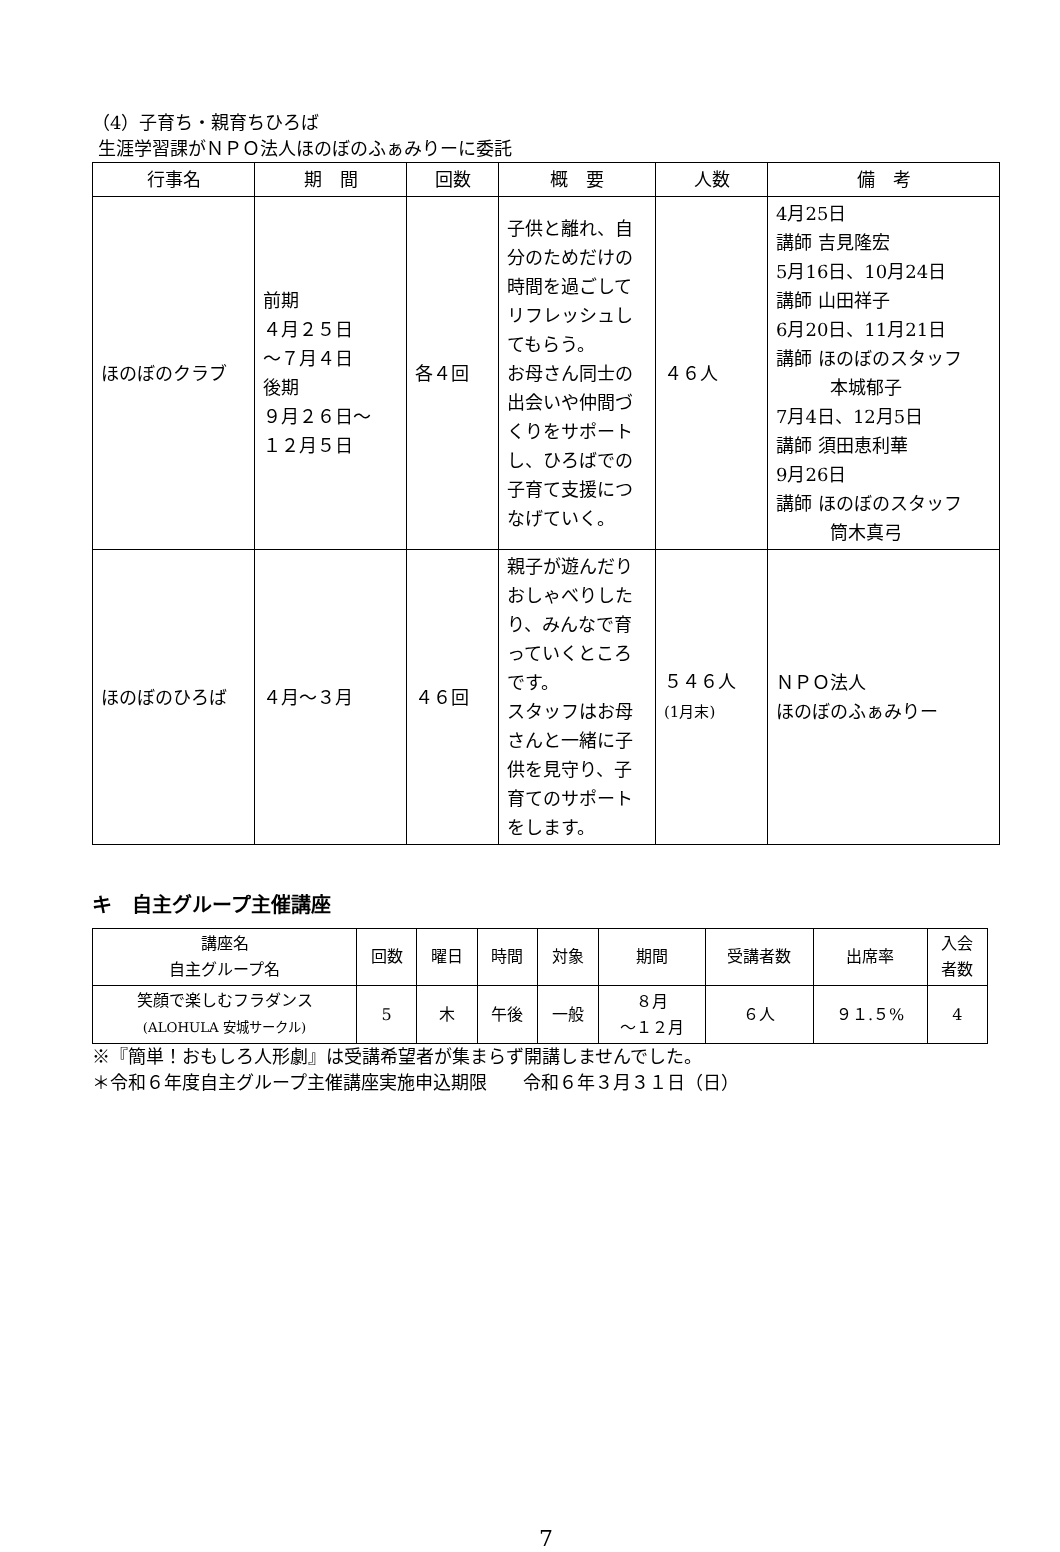（4）子育ち・親育ちひろば
生涯学習課がＮＰＯ法人ほのぼのふぁみりーに委託
| 行事名 | 期 間 | 回数 | 概 要 | 人数 | 備 考 |
| --- | --- | --- | --- | --- | --- |
| ほのぼのクラブ | 前期 ４月２５日 ～７月４日 後期 ９月２６日～ １２月５日 | 各４回 | 子供と離れ、自分のためだけの時間を過ごしてリフレッシュしてもらう。 お母さん同士の出会いや仲間づくりをサポートし、ひろばでの子育て支援につなげていく。 | ４６人 | 4月25日 講師 吉見隆宏 5月16日、10月24日 講師 山田祥子 6月20日、11月21日 講師 ほのぼのスタッフ 本城郁子 7月4日、12月5日 講師 須田恵利華 9月26日 講師 ほのぼのスタッフ 筒木真弓 |
| ほのぼのひろば | ４月～３月 | ４６回 | 親子が遊んだりおしゃべりしたり、みんなで育っていくところです。 スタッフはお母さんと一緒に子供を見守り、子育てのサポートをします。 | ５４６人 (1月末) | ＮＰＯ法人 ほのぼのふぁみりー |
キ　自主グループ主催講座
| 講座名 自主グループ名 | 回数 | 曜日 | 時間 | 対象 | 期間 | 受講者数 | 出席率 | 入会 者数 |
| --- | --- | --- | --- | --- | --- | --- | --- | --- |
| 笑顔で楽しむフラダンス (ALOHULA 安城サークル) | 5 | 木 | 午後 | 一般 | ８月 ～１２月 | ６人 | ９１.５% | 4 |
※『簡単！おもしろ人形劇』は受講希望者が集まらず開講しませんでした。
＊令和６年度自主グループ主催講座実施申込期限　　令和６年３月３１日（日）
7